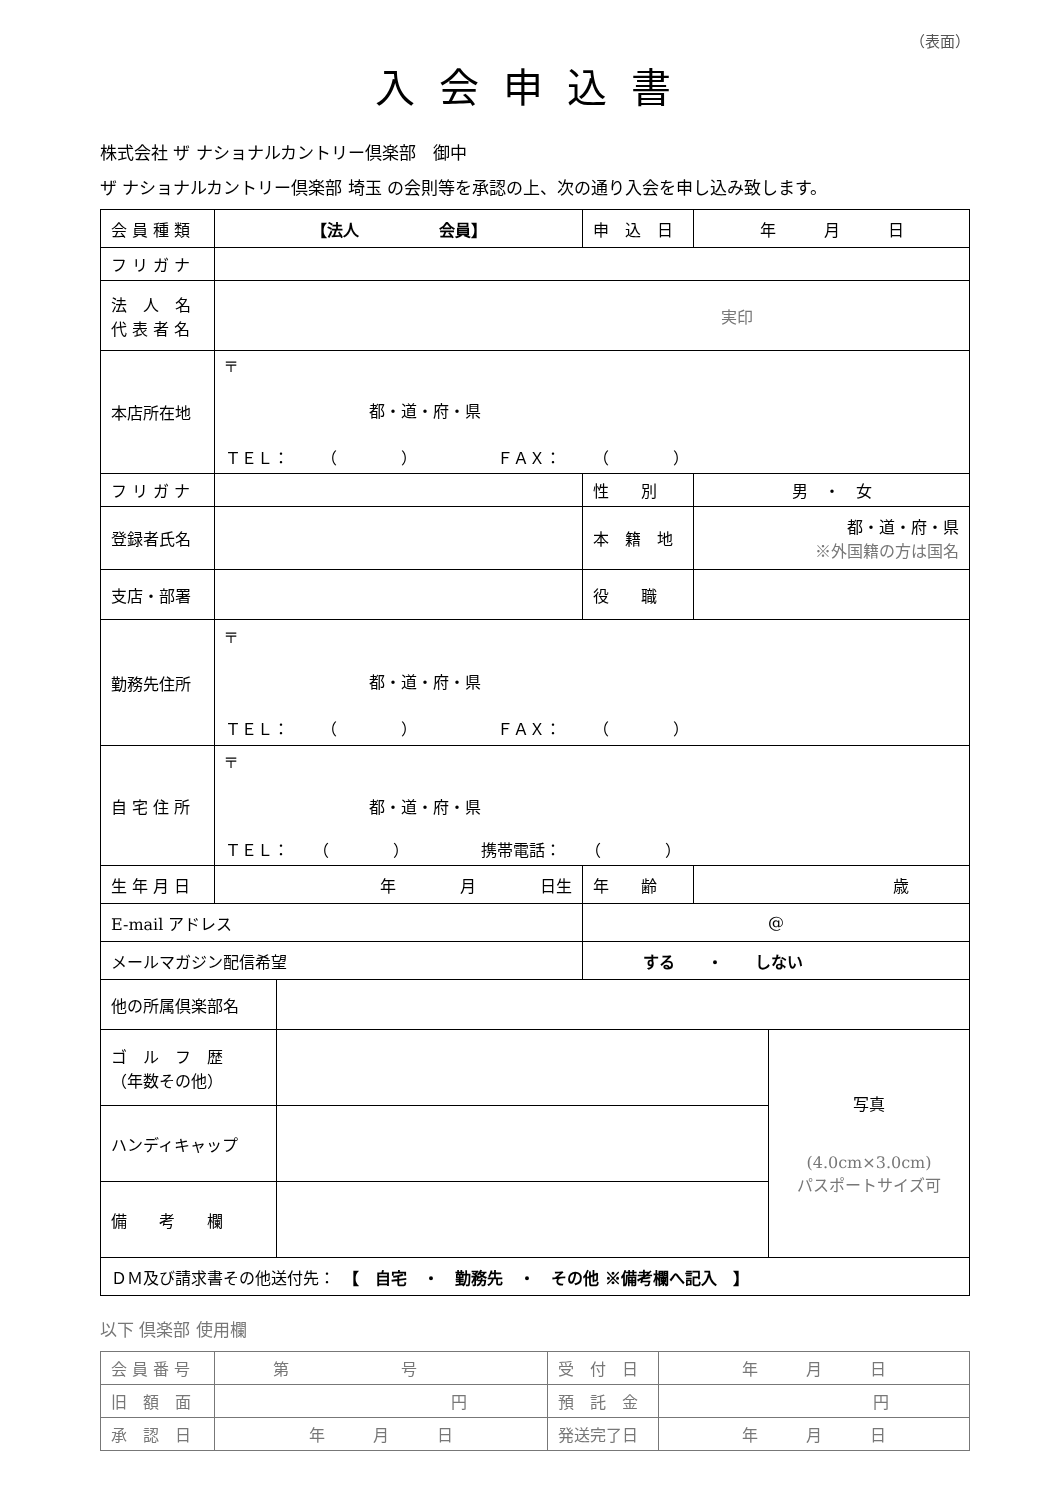（表面）
入会申込書
株式会社 ザ ナショナルカントリー倶楽部　御中
ザ ナショナルカントリー倶楽部 埼玉 の会則等を承認の上、次の通り入会を申し込み致します。
| 会 員 種 類 | 【法人 会員】 | | 申 込 日 | 年 月 日 |
| フ リ ガ ナ | | | | |
| 法 人 名 代 表 者 名 | 実印 | | | |
| 本店所在地 | 〒 都・道・府・県 ＴＥＬ： （ ） ＦＡＸ： （ ） | | | |
| フ リ ガ ナ | | | 性 別 | 男 ・ 女 |
| 登録者氏名 | | | 本 籍 地 | 都・道・府・県 ※外国籍の方は国名 |
| 支店・部署 | | | 役 職 | |
| 勤務先住所 | 〒 都・道・府・県 ＴＥＬ： （ ） ＦＡＸ： （ ） | | | |
| 自 宅 住 所 | 〒 都・道・府・県 ＴＥＬ： （ ） 携帯電話： （ ） | | | |
| 生 年 月 日 | 年 月 日生 | | 年 齢 | 歳 |
| E-mail アドレス | | @ | | |
| メールマガジン配信希望 | | する ・ しない | | |
| 他の所属倶楽部名 | | |
| ゴ ル フ 歴 （年数その他） | | 写真 (4.0cm×3.0cm) パスポートサイズ可 |
| ハンディキャップ | | |
| 備 考 欄 | | |
| ＤＭ及び請求書その他送付先： 【 自宅 ・ 勤務先 ・ その他 ※備考欄へ記入 】 | | |
以下 倶楽部 使用欄
| 会 員 番 号 | 第 号 | 受 付 日 | 年 月 日 |
| 旧 額 面 | 円 | 預 託 金 | 円 |
| 承 認 日 | 年 月 日 | 発送完了日 | 年 月 日 |